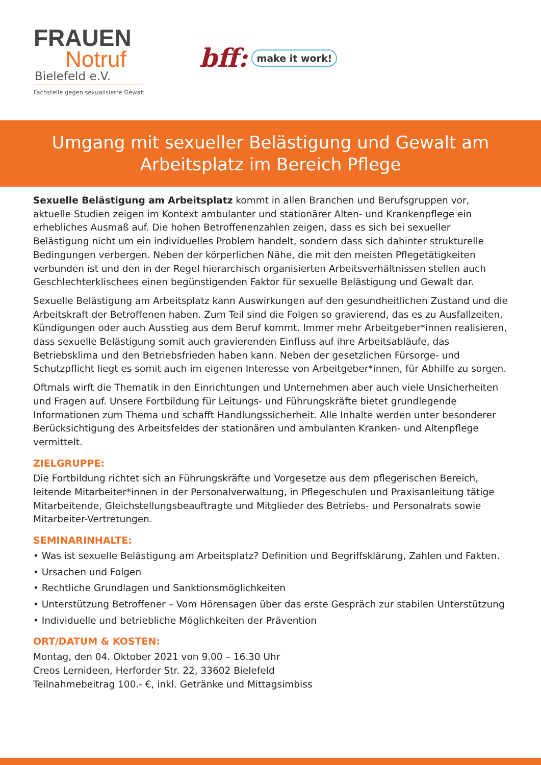FRAUEN
Notruf
Bielefeld e.V.
Fachstelle gegen sexualisierte Gewalt
bff: make it work!
Umgang mit sexueller Belästigung und Gewalt am Arbeitsplatz im Bereich Pflege
Sexuelle Belästigung am Arbeitsplatz kommt in allen Branchen und Berufsgruppen vor, aktuelle Studien zeigen im Kontext ambulanter und stationärer Alten- und Krankenpflege ein erhebliches Ausmaß auf. Die hohen Betroffenenzahlen zeigen, dass es sich bei sexueller Belästigung nicht um ein individuelles Problem handelt, sondern dass sich dahinter strukturelle Bedingungen verbergen. Neben der körperlichen Nähe, die mit den meisten Pflegetätigkeiten verbunden ist und den in der Regel hierarchisch organisierten Arbeitsverhältnissen stellen auch Geschlechterklischees einen begünstigenden Faktor für sexuelle Belästigung und Gewalt dar.
Sexuelle Belästigung am Arbeitsplatz kann Auswirkungen auf den gesundheitlichen Zustand und die Arbeitskraft der Betroffenen haben. Zum Teil sind die Folgen so gravierend, das es zu Ausfallzeiten, Kündigungen oder auch Ausstieg aus dem Beruf kommt. Immer mehr Arbeitgeber*innen realisieren, dass sexuelle Belästigung somit auch gravierenden Einfluss auf ihre Arbeitsabläufe, das Betriebsklima und den Betriebsfrieden haben kann. Neben der gesetzlichen Fürsorge- und Schutzpflicht liegt es somit auch im eigenen Interesse von Arbeitgeber*innen, für Abhilfe zu sorgen.
Oftmals wirft die Thematik in den Einrichtungen und Unternehmen aber auch viele Unsicherheiten und Fragen auf. Unsere Fortbildung für Leitungs- und Führungskräfte bietet grundlegende Informationen zum Thema und schafft Handlungssicherheit. Alle Inhalte werden unter besonderer Berücksichtigung des Arbeitsfeldes der stationären und ambulanten Kranken- und Altenpflege vermittelt.
ZIELGRUPPE:
Die Fortbildung richtet sich an Führungskräfte und Vorgesetze aus dem pflegerischen Bereich, leitende Mitarbeiter*innen in der Personalverwaltung, in Pflegeschulen und Praxisanleitung tätige Mitarbeitende, Gleichstellungsbeauftragte und Mitglieder des Betriebs- und Personalrats sowie Mitarbeiter-Vertretungen.
SEMINARINHALTE:
• Was ist sexuelle Belästigung am Arbeitsplatz? Definition und Begriffsklärung, Zahlen und Fakten.
• Ursachen und Folgen
• Rechtliche Grundlagen und Sanktionsmöglichkeiten
• Unterstützung Betroffener – Vom Hörensagen über das erste Gespräch zur stabilen Unterstützung
• Individuelle und betriebliche Möglichkeiten der Prävention
ORT/DATUM & KOSTEN:
Montag, den 04. Oktober 2021 von 9.00 – 16.30 Uhr
Creos Lernideen, Herforder Str. 22, 33602 Bielefeld
Teilnahmebeitrag 100.- €, inkl. Getränke und Mittagsimbiss